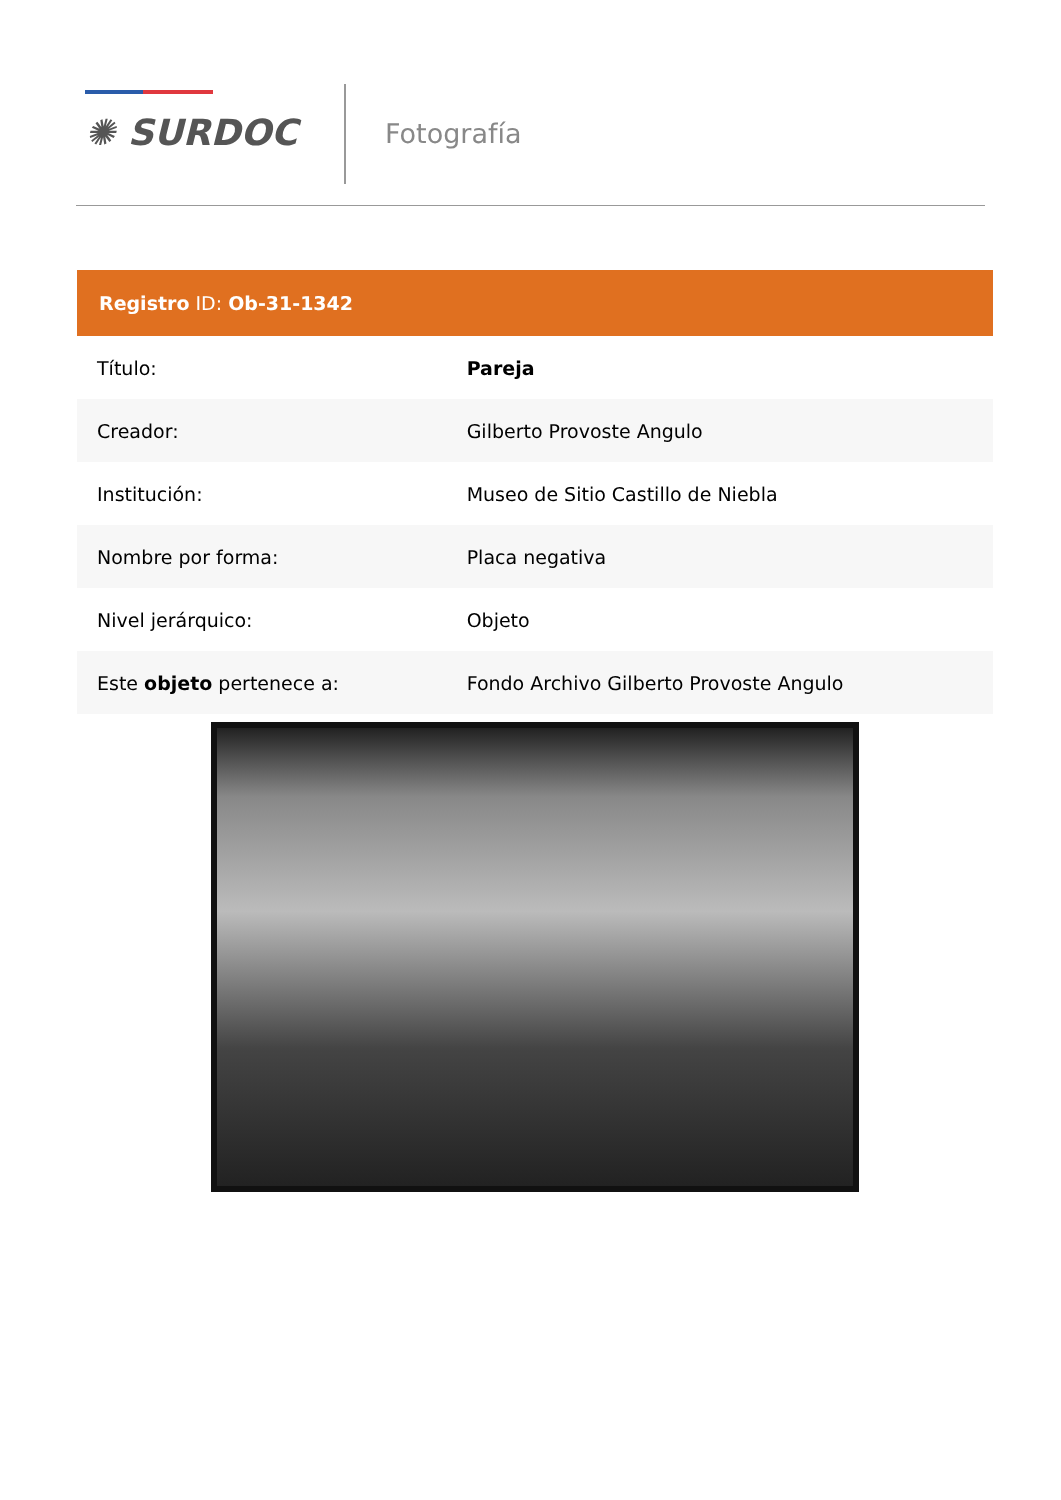✺ SURDOC Fotografía
| Registro ID: Ob-31-1342 | |
| --- | --- |
| Título: | Pareja |
| Creador: | Gilberto Provoste Angulo |
| Institución: | Museo de Sitio Castillo de Niebla |
| Nombre por forma: | Placa negativa |
| Nivel jerárquico: | Objeto |
| Este objeto pertenece a: | Fondo Archivo Gilberto Provoste Angulo |